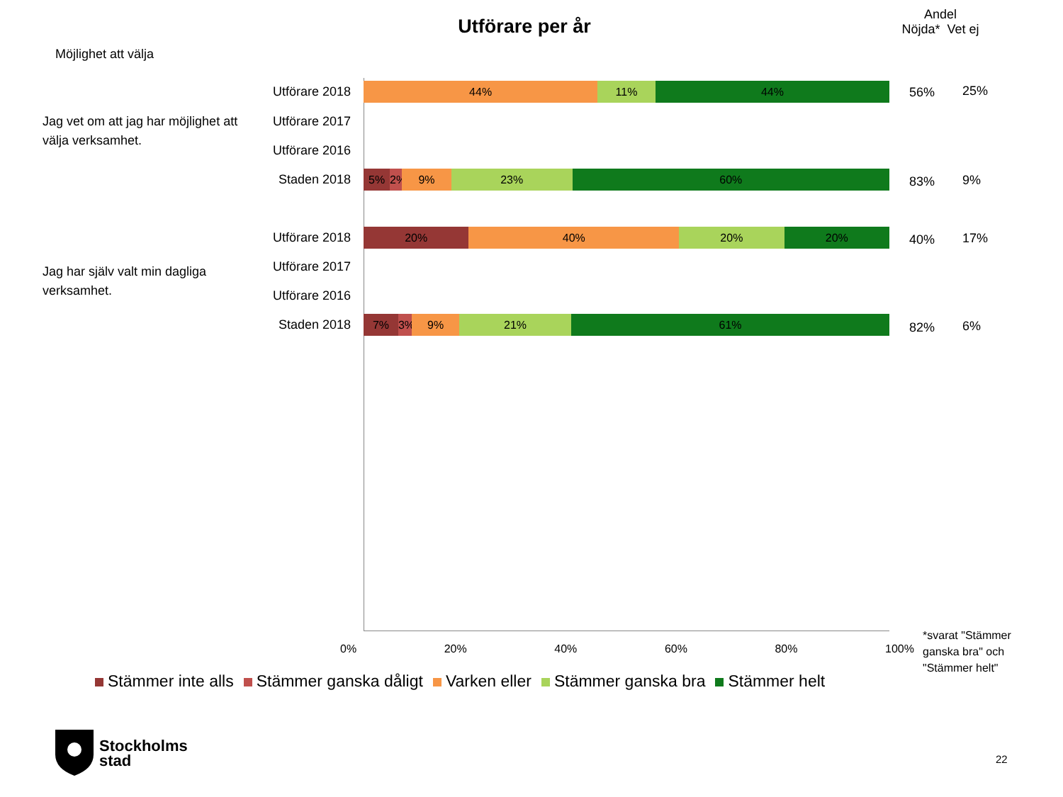Utförare per år
Andel
Nöjda* Vet ej
Möjlighet att välja
Jag vet om att jag har möjlighet att välja verksamhet.
Jag har själv valt min dagliga verksamhet.
Utförare 2018
44% 11% 44% 56% 25%
Utförare 2017
Utförare 2016
Staden 2018
5% 2% 9% 23% 60% 83% 9%
Utförare 2018
20% 40% 20% 20% 40% 17%
Utförare 2017
Utförare 2016
Staden 2018
7% 3% 9% 21% 61% 82% 6%
0% 20% 40% 60% 80% 100%
Stämmer inte alls Stämmer ganska dåligt Varken eller Stämmer ganska bra Stämmer helt
*svarat "Stämmer ganska bra" och "Stämmer helt"
Stockholms
stad
22